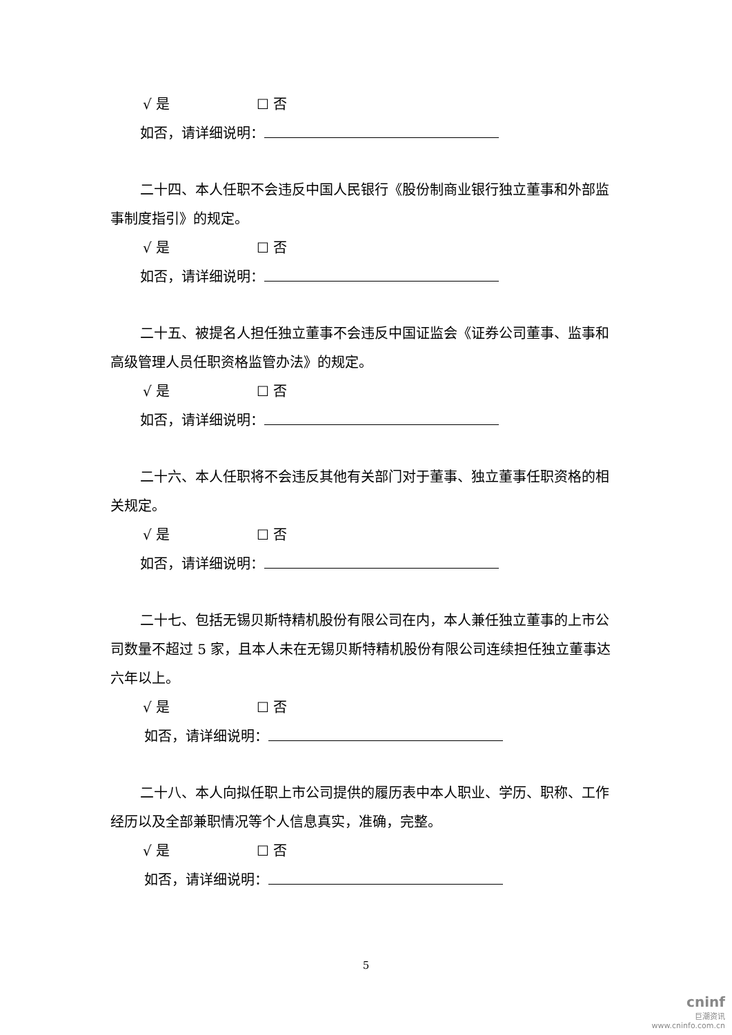√ 是 ☐ 否
如否，请详细说明：
二十四、本人任职不会违反中国人民银行《股份制商业银行独立董事和外部监事制度指引》的规定。
√ 是 ☐ 否
如否，请详细说明：
二十五、被提名人担任独立董事不会违反中国证监会《证券公司董事、监事和高级管理人员任职资格监管办法》的规定。
√ 是 ☐ 否
如否，请详细说明：
二十六、本人任职将不会违反其他有关部门对于董事、独立董事任职资格的相关规定。
√ 是 ☐ 否
如否，请详细说明：
二十七、包括无锡贝斯特精机股份有限公司在内，本人兼任独立董事的上市公司数量不超过 5 家，且本人未在无锡贝斯特精机股份有限公司连续担任独立董事达六年以上。
√ 是 ☐ 否
如否，请详细说明：
二十八、本人向拟任职上市公司提供的履历表中本人职业、学历、职称、工作经历以及全部兼职情况等个人信息真实，准确，完整。
√ 是 ☐ 否
如否，请详细说明：
5
cninf
巨潮资讯
www.cninfo.com.cn